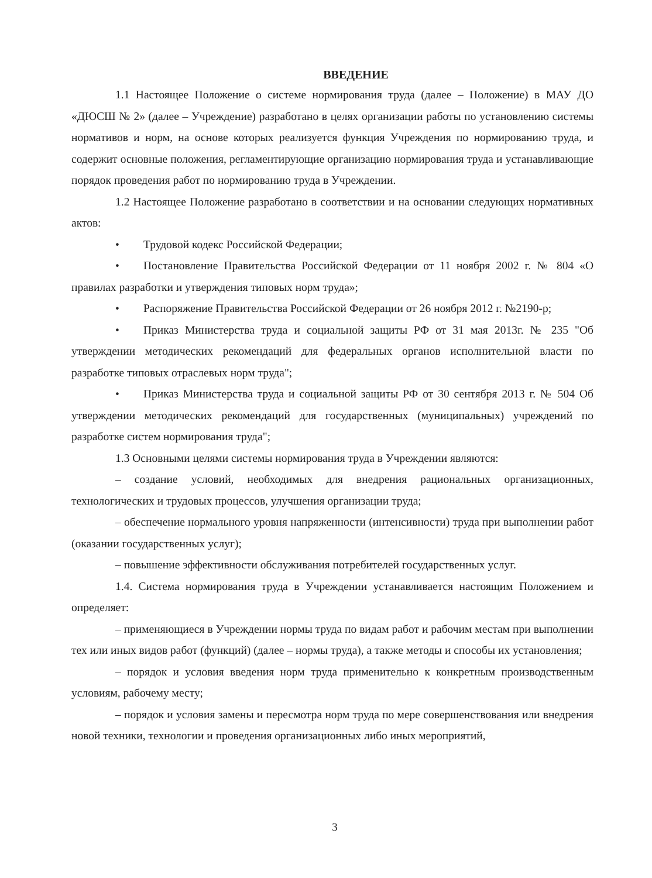ВВЕДЕНИЕ
1.1 Настоящее Положение о системе нормирования труда (далее – Положение) в МАУ ДО «ДЮСШ № 2» (далее – Учреждение) разработано в целях организации работы по установлению системы нормативов и норм, на основе которых реализуется функция Учреждения по нормированию труда, и содержит основные положения, регламентирующие организацию нормирования труда и устанавливающие порядок проведения работ по нормированию труда в Учреждении.
1.2 Настоящее Положение разработано в соответствии и на основании следующих нормативных актов:
• Трудовой кодекс Российской Федерации;
• Постановление Правительства Российской Федерации от 11 ноября 2002 г. № 804 «О правилах разработки и утверждения типовых норм труда»;
• Распоряжение Правительства Российской Федерации от 26 ноября 2012 г. №2190-р;
• Приказ Министерства труда и социальной защиты РФ от 31 мая 2013г. № 235 "Об утверждении методических рекомендаций для федеральных органов исполнительной власти по разработке типовых отраслевых норм труда";
• Приказ Министерства труда и социальной защиты РФ от 30 сентября 2013 г. № 504 Об утверждении методических рекомендаций для государственных (муниципальных) учреждений по разработке систем нормирования труда";
1.3 Основными целями системы нормирования труда в Учреждении являются:
– создание условий, необходимых для внедрения рациональных организационных, технологических и трудовых процессов, улучшения организации труда;
– обеспечение нормального уровня напряженности (интенсивности) труда при выполнении работ (оказании государственных услуг);
– повышение эффективности обслуживания потребителей государственных услуг.
1.4. Система нормирования труда в Учреждении устанавливается настоящим Положением и определяет:
– применяющиеся в Учреждении нормы труда по видам работ и рабочим местам при выполнении тех или иных видов работ (функций) (далее – нормы труда), а также методы и способы их установления;
– порядок и условия введения норм труда применительно к конкретным производственным условиям, рабочему месту;
– порядок и условия замены и пересмотра норм труда по мере совершенствования или внедрения новой техники, технологии и проведения организационных либо иных мероприятий,
3